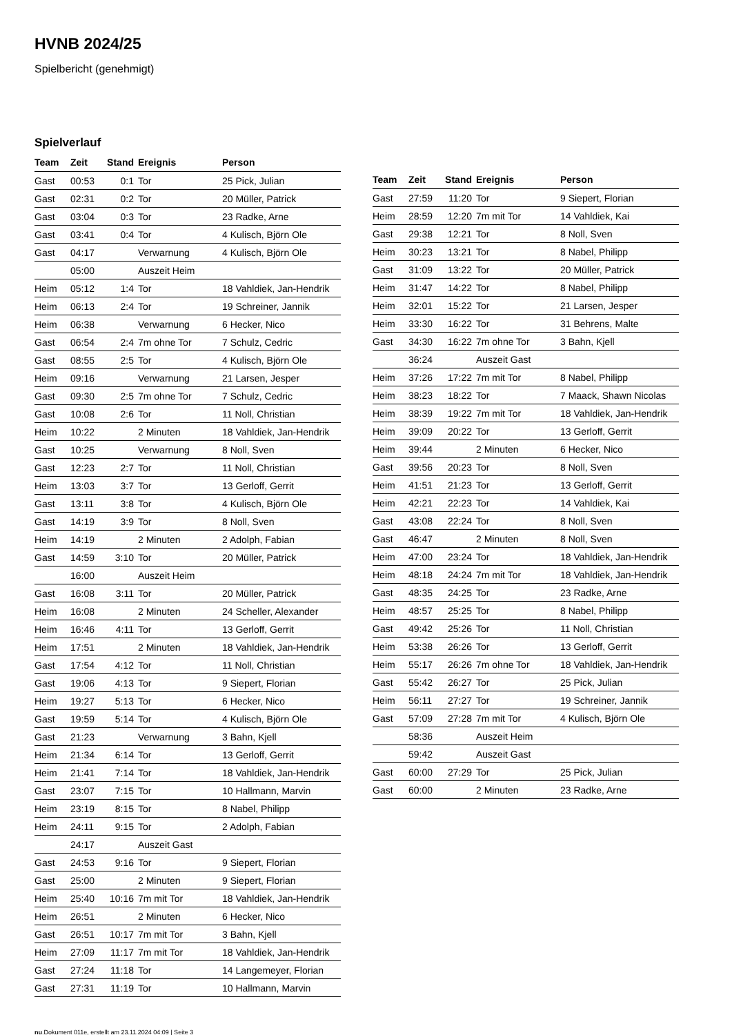HVNB 2024/25
Spielbericht (genehmigt)
Spielverlauf
| Team | Zeit | Stand | Ereignis | Person |
| --- | --- | --- | --- | --- |
| Gast | 00:53 | 0:1 | Tor | 25 Pick, Julian |
| Gast | 02:31 | 0:2 | Tor | 20 Müller, Patrick |
| Gast | 03:04 | 0:3 | Tor | 23 Radke, Arne |
| Gast | 03:41 | 0:4 | Tor | 4 Kulisch, Björn Ole |
| Gast | 04:17 | | Verwarnung | 4 Kulisch, Björn Ole |
| | 05:00 | | Auszeit Heim | |
| Heim | 05:12 | 1:4 | Tor | 18 Vahldiek, Jan-Hendrik |
| Heim | 06:13 | 2:4 | Tor | 19 Schreiner, Jannik |
| Heim | 06:38 | | Verwarnung | 6 Hecker, Nico |
| Gast | 06:54 | 2:4 | 7m ohne Tor | 7 Schulz, Cedric |
| Gast | 08:55 | 2:5 | Tor | 4 Kulisch, Björn Ole |
| Heim | 09:16 | | Verwarnung | 21 Larsen, Jesper |
| Gast | 09:30 | 2:5 | 7m ohne Tor | 7 Schulz, Cedric |
| Gast | 10:08 | 2:6 | Tor | 11 Noll, Christian |
| Heim | 10:22 | | 2 Minuten | 18 Vahldiek, Jan-Hendrik |
| Gast | 10:25 | | Verwarnung | 8 Noll, Sven |
| Gast | 12:23 | 2:7 | Tor | 11 Noll, Christian |
| Heim | 13:03 | 3:7 | Tor | 13 Gerloff, Gerrit |
| Gast | 13:11 | 3:8 | Tor | 4 Kulisch, Björn Ole |
| Gast | 14:19 | 3:9 | Tor | 8 Noll, Sven |
| Heim | 14:19 | | 2 Minuten | 2 Adolph, Fabian |
| Gast | 14:59 | 3:10 | Tor | 20 Müller, Patrick |
| | 16:00 | | Auszeit Heim | |
| Gast | 16:08 | 3:11 | Tor | 20 Müller, Patrick |
| Heim | 16:08 | | 2 Minuten | 24 Scheller, Alexander |
| Heim | 16:46 | 4:11 | Tor | 13 Gerloff, Gerrit |
| Heim | 17:51 | | 2 Minuten | 18 Vahldiek, Jan-Hendrik |
| Gast | 17:54 | 4:12 | Tor | 11 Noll, Christian |
| Gast | 19:06 | 4:13 | Tor | 9 Siepert, Florian |
| Heim | 19:27 | 5:13 | Tor | 6 Hecker, Nico |
| Gast | 19:59 | 5:14 | Tor | 4 Kulisch, Björn Ole |
| Gast | 21:23 | | Verwarnung | 3 Bahn, Kjell |
| Heim | 21:34 | 6:14 | Tor | 13 Gerloff, Gerrit |
| Heim | 21:41 | 7:14 | Tor | 18 Vahldiek, Jan-Hendrik |
| Gast | 23:07 | 7:15 | Tor | 10 Hallmann, Marvin |
| Heim | 23:19 | 8:15 | Tor | 8 Nabel, Philipp |
| Heim | 24:11 | 9:15 | Tor | 2 Adolph, Fabian |
| | 24:17 | | Auszeit Gast | |
| Gast | 24:53 | 9:16 | Tor | 9 Siepert, Florian |
| Gast | 25:00 | | 2 Minuten | 9 Siepert, Florian |
| Heim | 25:40 | 10:16 | 7m mit Tor | 18 Vahldiek, Jan-Hendrik |
| Heim | 26:51 | | 2 Minuten | 6 Hecker, Nico |
| Gast | 26:51 | 10:17 | 7m mit Tor | 3 Bahn, Kjell |
| Heim | 27:09 | 11:17 | 7m mit Tor | 18 Vahldiek, Jan-Hendrik |
| Gast | 27:24 | 11:18 | Tor | 14 Langemeyer, Florian |
| Gast | 27:31 | 11:19 | Tor | 10 Hallmann, Marvin |
| Team | Zeit | Stand | Ereignis | Person |
| --- | --- | --- | --- | --- |
| Gast | 27:59 | 11:20 | Tor | 9 Siepert, Florian |
| Heim | 28:59 | 12:20 | 7m mit Tor | 14 Vahldiek, Kai |
| Gast | 29:38 | 12:21 | Tor | 8 Noll, Sven |
| Heim | 30:23 | 13:21 | Tor | 8 Nabel, Philipp |
| Gast | 31:09 | 13:22 | Tor | 20 Müller, Patrick |
| Heim | 31:47 | 14:22 | Tor | 8 Nabel, Philipp |
| Heim | 32:01 | 15:22 | Tor | 21 Larsen, Jesper |
| Heim | 33:30 | 16:22 | Tor | 31 Behrens, Malte |
| Gast | 34:30 | 16:22 | 7m ohne Tor | 3 Bahn, Kjell |
| | 36:24 | | Auszeit Gast | |
| Heim | 37:26 | 17:22 | 7m mit Tor | 8 Nabel, Philipp |
| Heim | 38:23 | 18:22 | Tor | 7 Maack, Shawn Nicolas |
| Heim | 38:39 | 19:22 | 7m mit Tor | 18 Vahldiek, Jan-Hendrik |
| Heim | 39:09 | 20:22 | Tor | 13 Gerloff, Gerrit |
| Heim | 39:44 | | 2 Minuten | 6 Hecker, Nico |
| Gast | 39:56 | 20:23 | Tor | 8 Noll, Sven |
| Heim | 41:51 | 21:23 | Tor | 13 Gerloff, Gerrit |
| Heim | 42:21 | 22:23 | Tor | 14 Vahldiek, Kai |
| Gast | 43:08 | 22:24 | Tor | 8 Noll, Sven |
| Gast | 46:47 | | 2 Minuten | 8 Noll, Sven |
| Heim | 47:00 | 23:24 | Tor | 18 Vahldiek, Jan-Hendrik |
| Heim | 48:18 | 24:24 | 7m mit Tor | 18 Vahldiek, Jan-Hendrik |
| Gast | 48:35 | 24:25 | Tor | 23 Radke, Arne |
| Heim | 48:57 | 25:25 | Tor | 8 Nabel, Philipp |
| Gast | 49:42 | 25:26 | Tor | 11 Noll, Christian |
| Heim | 53:38 | 26:26 | Tor | 13 Gerloff, Gerrit |
| Heim | 55:17 | 26:26 | 7m ohne Tor | 18 Vahldiek, Jan-Hendrik |
| Gast | 55:42 | 26:27 | Tor | 25 Pick, Julian |
| Heim | 56:11 | 27:27 | Tor | 19 Schreiner, Jannik |
| Gast | 57:09 | 27:28 | 7m mit Tor | 4 Kulisch, Björn Ole |
| | 58:36 | | Auszeit Heim | |
| | 59:42 | | Auszeit Gast | |
| Gast | 60:00 | 27:29 | Tor | 25 Pick, Julian |
| Gast | 60:00 | | 2 Minuten | 23 Radke, Arne |
nu.Dokument 011e, erstellt am 23.11.2024 04:09 | Seite 3